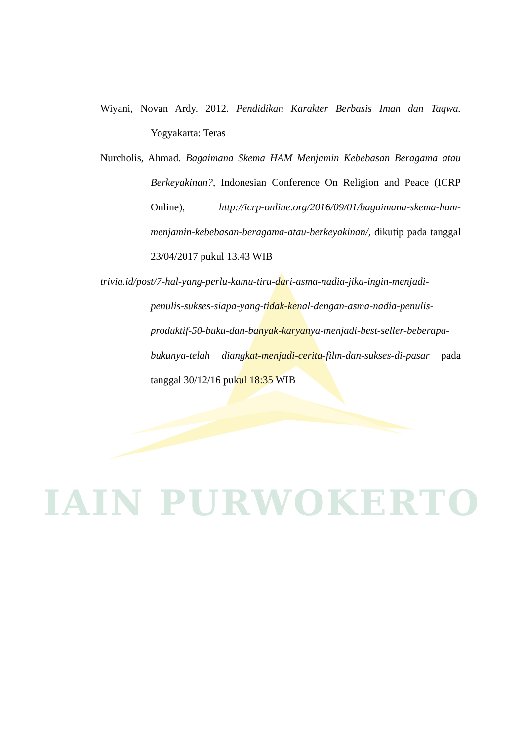Wiyani, Novan Ardy. 2012. Pendidikan Karakter Berbasis Iman dan Taqwa. Yogyakarta: Teras
Nurcholis, Ahmad. Bagaimana Skema HAM Menjamin Kebebasan Beragama atau Berkeyakinan?, Indonesian Conference On Religion and Peace (ICRP Online), http://icrp-online.org/2016/09/01/bagaimana-skema-ham-menjamin-kebebasan-beragama-atau-berkeyakinan/, dikutip pada tanggal 23/04/2017 pukul 13.43 WIB
trivia.id/post/7-hal-yang-perlu-kamu-tiru-dari-asma-nadia-jika-ingin-menjadi-penulis-sukses-siapa-yang-tidak-kenal-dengan-asma-nadia-penulis-produktif-50-buku-dan-banyak-karyanya-menjadi-best-seller-beberapa-bukunya-telah diangkat-menjadi-cerita-film-dan-sukses-di-pasar pada tanggal 30/12/16 pukul 18:35 WIB
IAIN PURWOKERTO